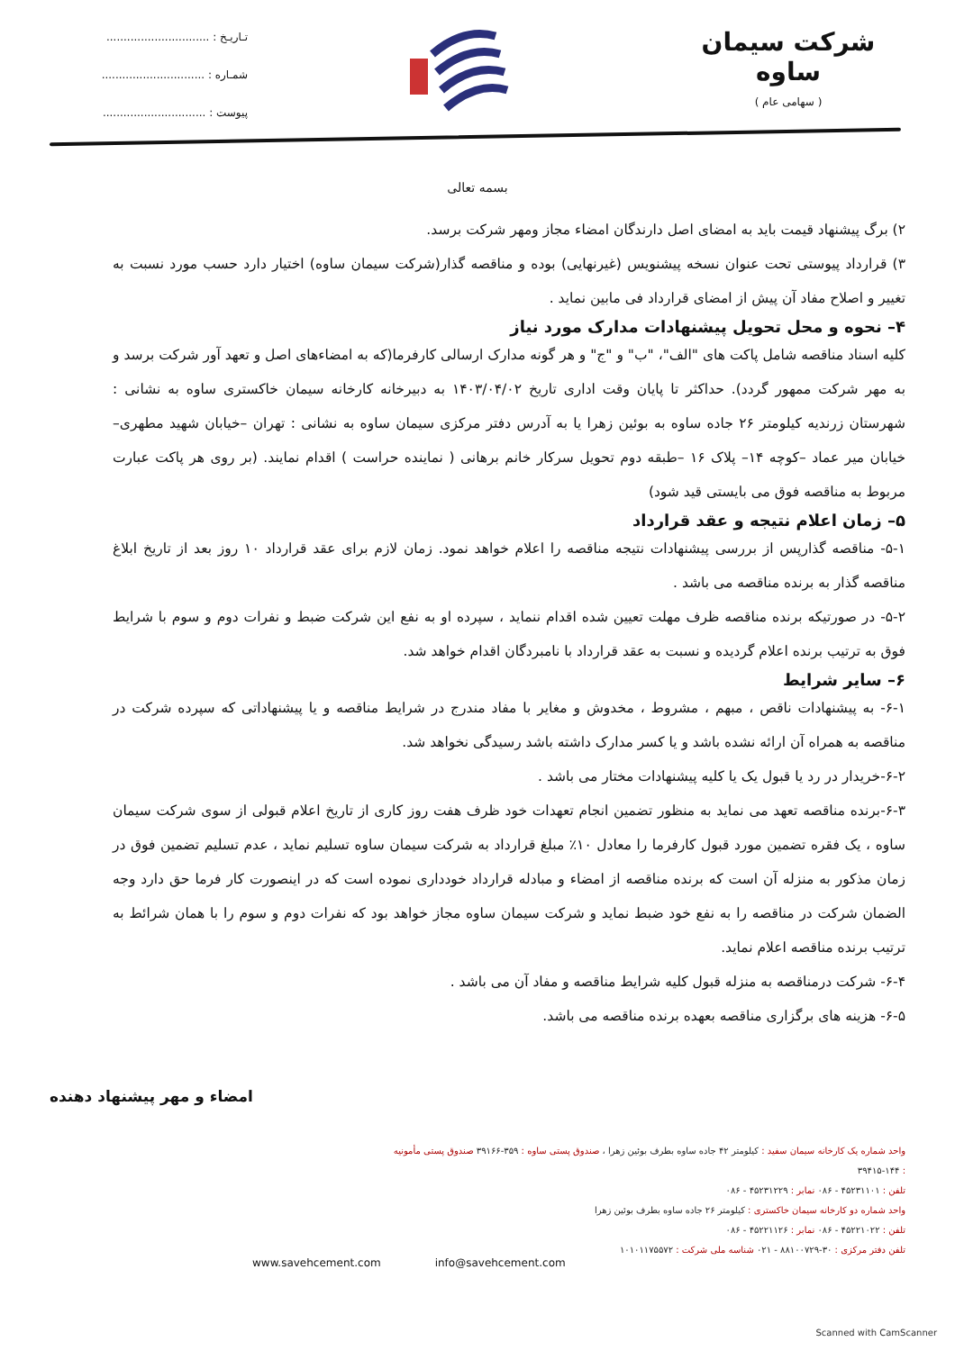شرکت سیمان ساوه
( سهامی عام )
تـاریـخ : ..............................
شمـاره : ..............................
پیوست : ..............................
بسمه تعالی
۲) برگ پیشنهاد قیمت باید به امضای اصل دارندگان امضاء مجاز ومهر شرکت برسد.
۳) قرارداد پیوستی تحت عنوان نسخه پیشنویس (غیرنهایی) بوده و مناقصه گذار(شرکت سیمان ساوه) اختیار دارد حسب مورد نسبت به تغییر و اصلاح مفاد آن پیش از امضای قرارداد فی مابین نماید .
۴– نحوه و محل تحویل پیشنهادات مدارک مورد نیاز
کلیه اسناد مناقصه شامل پاکت های "الف"، "ب" و "ج" و هر گونه مدارک ارسالی کارفرما(که به امضاءهای اصل و تعهد آور شرکت برسد و به مهر شرکت ممهور گردد). حداکثر تا پایان وقت اداری تاریخ ۱۴۰۳/۰۴/۰۲ به دبیرخانه کارخانه سیمان خاکستری ساوه به نشانی : شهرستان زرندیه کیلومتر ۲۶ جاده ساوه به بوئین زهرا یا به آدرس دفتر مرکزی سیمان ساوه به نشانی : تهران –خیابان شهید مطهری– خیابان میر عماد –کوچه ۱۴– پلاک ۱۶ –طبقه دوم تحویل سرکار خانم برهانی ( نماینده حراست ) اقدام نمایند. (بر روی هر پاکت عبارت مربوط به مناقصه فوق می بایستی قید شود)
۵– زمان اعلام نتیجه و عقد قرارداد
۵-۱- مناقصه گذارپس از بررسی پیشنهادات نتیجه مناقصه را اعلام خواهد نمود. زمان لازم برای عقد قرارداد ۱۰ روز بعد از تاریخ ابلاغ مناقصه گذار به برنده مناقصه می باشد .
۵-۲- در صورتیکه برنده مناقصه ظرف مهلت تعیین شده اقدام ننماید ، سپرده او به نفع این شرکت ضبط و نفرات دوم و سوم با شرایط فوق به ترتیب برنده اعلام گردیده و نسبت به عقد قرارداد با نامبردگان اقدام خواهد شد.
۶– سایر شرایط
۶-۱- به پیشنهادات ناقص ، مبهم ، مشروط ، مخدوش و مغایر با مفاد مندرج در شرایط مناقصه و یا پیشنهاداتی که سپرده شرکت در مناقصه به همراه آن ارائه نشده باشد و یا کسر مدارک داشته باشد رسیدگی نخواهد شد.
۶-۲-خریدار در رد یا قبول یک یا کلیه پیشنهادات مختار می باشد .
۶-۳-برنده مناقصه تعهد می نماید به منظور تضمین انجام تعهدات خود ظرف هفت روز کاری از تاریخ اعلام قبولی از سوی شرکت سیمان ساوه ، یک فقره تضمین مورد قبول کارفرما را معادل ۱۰٪ مبلغ قرارداد به شرکت سیمان ساوه تسلیم نماید ، عدم تسلیم تضمین فوق در زمان مذکور به منزله آن است که برنده مناقصه از امضاء و مبادله قرارداد خودداری نموده است که در اینصورت کار فرما حق دارد وجه الضمان شرکت در مناقصه را به نفع خود ضبط نماید و شرکت سیمان ساوه مجاز خواهد بود که نفرات دوم و سوم را با همان شرائط به ترتیب برنده مناقصه اعلام نماید.
۶-۴- شرکت درمناقصه به منزله قبول کلیه شرایط مناقصه و مفاد آن می باشد .
۶-۵- هزینه های برگزاری مناقصه بعهده برنده مناقصه می باشد.
امضاء و مهر پیشنهاد دهنده
واحد شماره یک کارخانه سیمان سفید : کیلومتر ۴۲ جاده ساوه بطرف بوئین زهرا ، صندوق پستی ساوه : ۳۵۹-۳۹۱۶۶ صندوق پستی مأمونیه : ۱۴۴-۳۹۴۱۵
تلفن : ۴۵۲۳۱۱۰۱ - ۰۸۶ نمابر : ۴۵۲۳۱۲۲۹ - ۰۸۶
واحد شماره دو کارخانه سیمان خاکستری : کیلومتر ۲۶ جاده ساوه بطرف بوئین زهرا
تلفن : ۴۵۲۲۱۰۲۲ - ۰۸۶ نمابر : ۴۵۲۲۱۱۲۶ - ۰۸۶
تلفن دفتر مرکزی : ۳۰-۸۸۱۰۰۷۲۹ - ۰۲۱ شناسه ملی شرکت : ۱۰۱۰۱۱۷۵۵۷۲
www.savehcement.com info@savehcement.com
Scanned with CamScanner